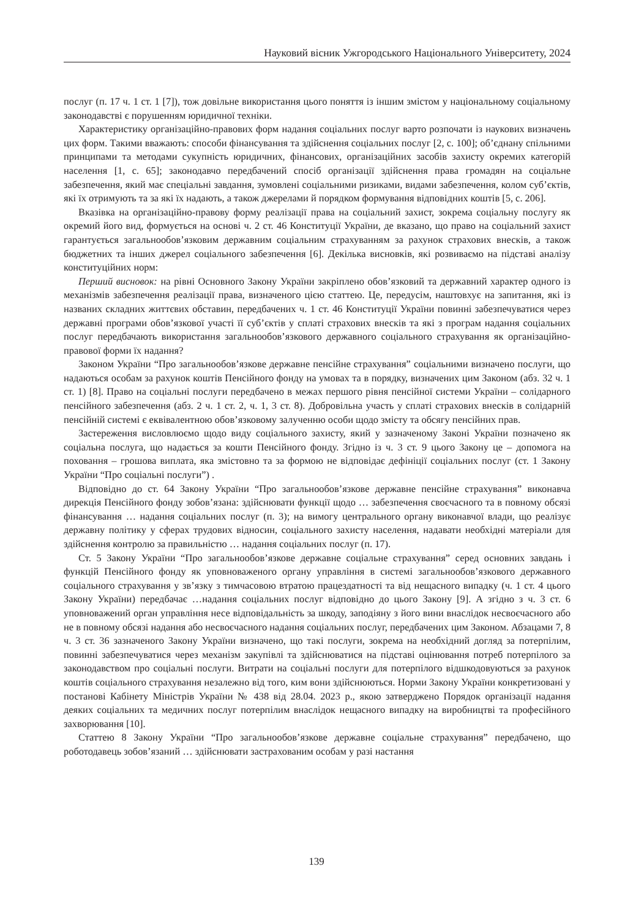Науковий вісник Ужгородського Національного Університету, 2024
послуг (п. 17 ч. 1 ст. 1 [7]), тож довільне використання цього поняття із іншим змістом у національному соціальному законодавстві є порушенням юридичної техніки.
Характеристику організаційно-правових форм надання соціальних послуг варто розпочати із наукових визначень цих форм. Такими вважають: способи фінансування та здійснення соціальних послуг [2, с. 100]; об’єднану спільними принципами та методами сукупність юридичних, фінансових, організаційних засобів захисту окремих категорій населення [1, с. 65]; законодавчо передбачений спосіб організації здійснення права громадян на соціальне забезпечення, який має спеціальні завдання, зумовлені соціальними ризиками, видами забезпечення, колом суб’єктів, які їх отримують та за які їх надають, а також джерелами й порядком формування відповідних коштів [5, с. 206].
Вказівка на організаційно-правову форму реалізації права на соціальний захист, зокрема соціальну послугу як окремий його вид, формується на основі ч. 2 ст. 46 Конституції України, де вказано, що право на соціальний захист гарантується загальнообов’язковим державним соціальним страхуванням за рахунок страхових внесків, а також бюджетних та інших джерел соціального забезпечення [6]. Декілька висновків, які розвиваємо на підставі аналізу конституційних норм:
Перший висновок: на рівні Основного Закону України закріплено обов’язковий та державний характер одного із механізмів забезпечення реалізації права, визначеного цією статтею. Це, передусім, наштовхує на запитання, які із названих складних життєвих обставин, передбачених ч. 1 ст. 46 Конституції України повинні забезпечуватися через державні програми обов’язкової участі її суб’єктів у сплаті страхових внесків та які з програм надання соціальних послуг передбачають використання загальнообов’язкового державного соціального страхування як організаційно-правової форми їх надання?
Законом України “Про загальнообов’язкове державне пенсійне страхування” соціальними визначено послуги, що надаються особам за рахунок коштів Пенсійного фонду на умовах та в порядку, визначених цим Законом (абз. 32 ч. 1 ст. 1) [8]. Право на соціальні послуги передбачено в межах першого рівня пенсійної системи України – солідарного пенсійного забезпечення (абз. 2 ч. 1 ст. 2, ч. 1, 3 ст. 8). Добровільна участь у сплаті страхових внесків в солідарній пенсійній системі є еквівалентною обов’язковому залученню особи щодо змісту та обсягу пенсійних прав.
Застереження висловлюємо щодо виду соціального захисту, який у зазначеному Законі України позначено як соціальна послуга, що надається за кошти Пенсійного фонду. Згідно із ч. 3 ст. 9 цього Закону це – допомога на поховання – грошова виплата, яка змістовно та за формою не відповідає дефініції соціальних послуг (ст. 1 Закону України “Про соціальні послуги”) .
Відповідно до ст. 64 Закону України “Про загальнообов’язкове державне пенсійне страхування” виконавча дирекція Пенсійного фонду зобов’язана: здійснювати функції щодо … забезпечення своєчасного та в повному обсязі фінансування … надання соціальних послуг (п. 3); на вимогу центрального органу виконавчої влади, що реалізує державну політику у сферах трудових відносин, соціального захисту населення, надавати необхідні матеріали для здійснення контролю за правильністю … надання соціальних послуг (п. 17).
Ст. 5 Закону України “Про загальнообов’язкове державне соціальне страхування” серед основних завдань і функцій Пенсійного фонду як уповноваженого органу управління в системі загальнообов’язкового державного соціального страхування у зв’язку з тимчасовою втратою працездатності та від нещасного випадку (ч. 1 ст. 4 цього Закону України) передбачає …надання соціальних послуг відповідно до цього Закону [9]. А згідно з ч. 3 ст. 6 уповноважений орган управління несе відповідальність за шкоду, заподіяну з його вини внаслідок несвоєчасного або не в повному обсязі надання або несвоєчасного надання соціальних послуг, передбачених цим Законом. Абзацами 7, 8 ч. 3 ст. 36 зазначеного Закону України визначено, що такі послуги, зокрема на необхідний догляд за потерпілим, повинні забезпечуватися через механізм закупівлі та здійснюватися на підставі оцінювання потреб потерпілого за законодавством про соціальні послуги. Витрати на соціальні послуги для потерпілого відшкодовуються за рахунок коштів соціального страхування незалежно від того, ким вони здійснюються. Норми Закону України конкретизовані у постанові Кабінету Міністрів України № 438 від 28.04. 2023 р., якою затверджено Порядок організації надання деяких соціальних та медичних послуг потерпілим внаслідок нещасного випадку на виробництві та професійного захворювання [10].
Статтею 8 Закону України “Про загальнообов’язкове державне соціальне страхування” передбачено, що роботодавець зобов’язаний … здійснювати застрахованим особам у разі настання
139